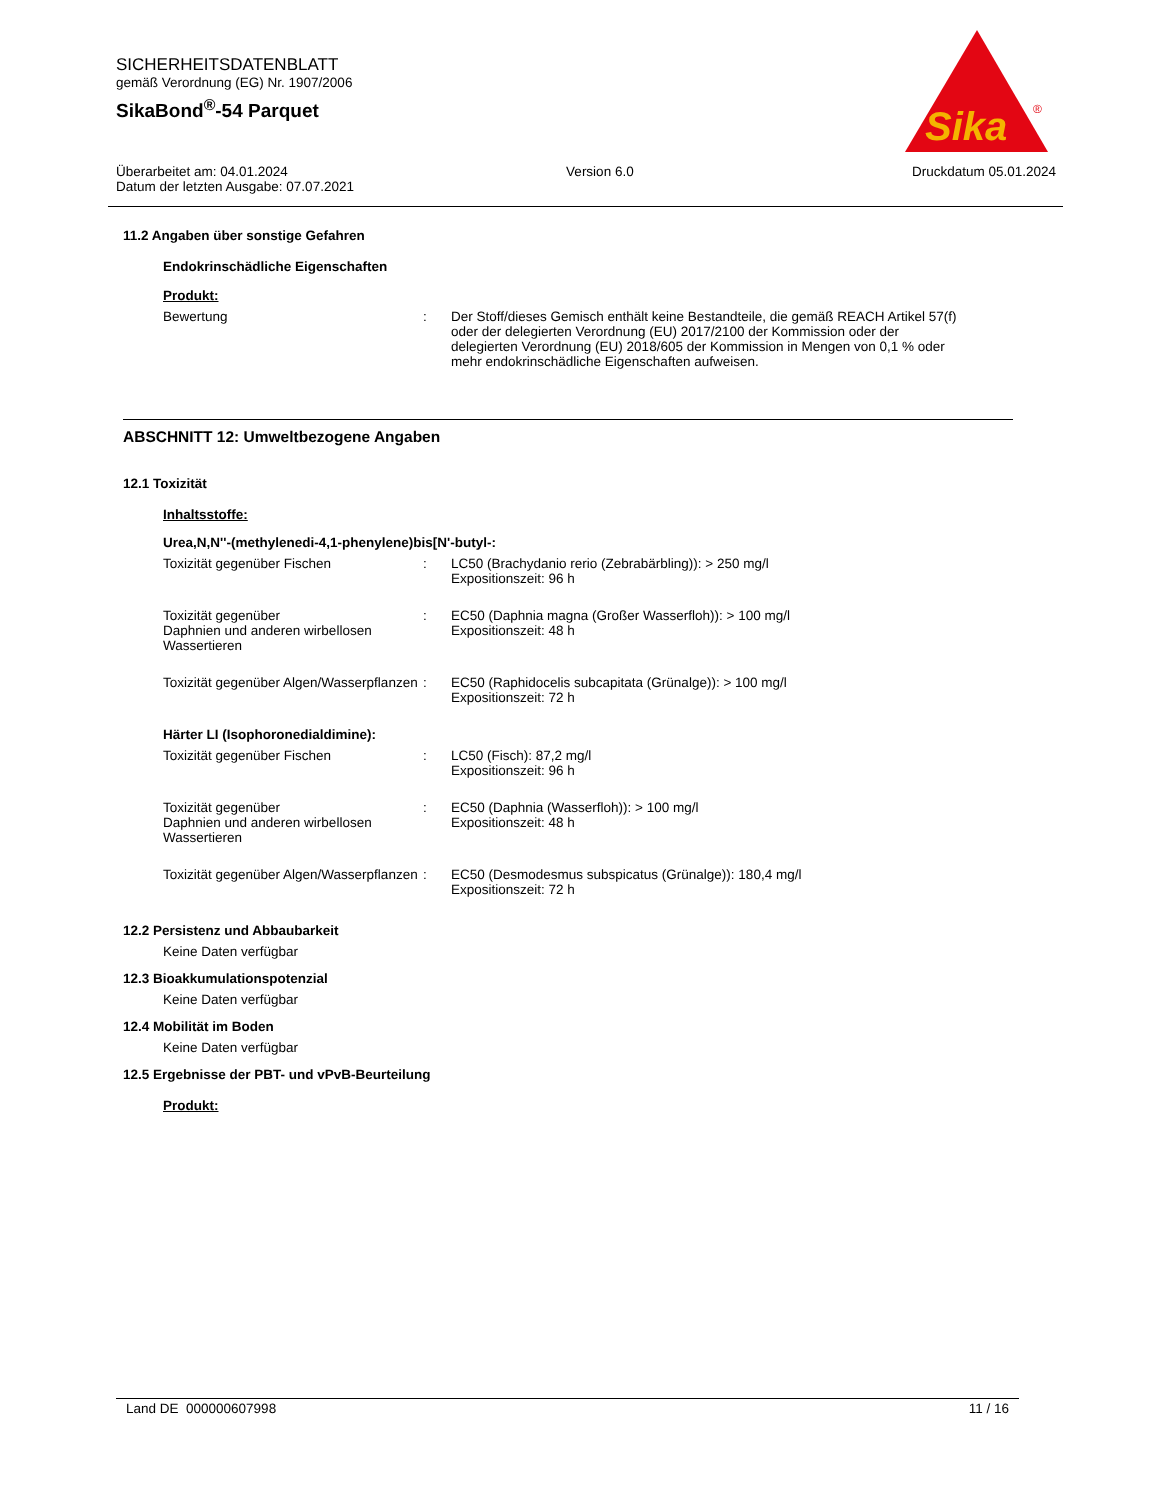SICHERHEITSDATENBLATT
gemäß Verordnung (EG) Nr. 1907/2006
SikaBond<sup>®</sup>-54 Parquet
Sika
®
Überarbeitet am: 04.01.2024 Version 6.0 Druckdatum 05.01.2024
Datum der letzten Ausgabe: 07.07.2021
11.2 Angaben über sonstige Gefahren
Endokrinschädliche Eigenschaften
Produkt:
Bewertung : Der Stoff/dieses Gemisch enthält keine Bestandteile, die gemäß REACH Artikel 57(f) oder der delegierten Verordnung (EU) 2017/2100 der Kommission oder der delegierten Verordnung (EU) 2018/605 der Kommission in Mengen von 0,1 % oder mehr endokrinschädliche Eigenschaften aufweisen.
ABSCHNITT 12: Umweltbezogene Angaben
12.1 Toxizität
Inhaltsstoffe:
Urea,N,N''-(methylenedi-4,1-phenylene)bis[N'-butyl-:
Toxizität gegenüber Fischen : LC50 (Brachydanio rerio (Zebrabärbling)): > 250 mg/l
Expositionszeit: 96 h
Toxizität gegenüber
Daphnien und anderen wirbellosen Wassertieren
: EC50 (Daphnia magna (Großer Wasserfloh)): > 100 mg/l
Expositionszeit: 48 h
Toxizität gegenüber Algen/Wasserpflanzen
: EC50 (Raphidocelis subcapitata (Grünalge)): > 100 mg/l
Expositionszeit: 72 h
Härter LI (Isophoronedialdimine):
Toxizität gegenüber Fischen : LC50 (Fisch): 87,2 mg/l
Expositionszeit: 96 h
Toxizität gegenüber
Daphnien und anderen wirbellosen Wassertieren
: EC50 (Daphnia (Wasserfloh)): > 100 mg/l
Expositionszeit: 48 h
Toxizität gegenüber Algen/Wasserpflanzen
: EC50 (Desmodesmus subspicatus (Grünalge)): 180,4 mg/l
Expositionszeit: 72 h
12.2 Persistenz und Abbaubarkeit
Keine Daten verfügbar
12.3 Bioakkumulationspotenzial
Keine Daten verfügbar
12.4 Mobilität im Boden
Keine Daten verfügbar
12.5 Ergebnisse der PBT- und vPvB-Beurteilung
Produkt:
Land DE 000000607998 11 / 16